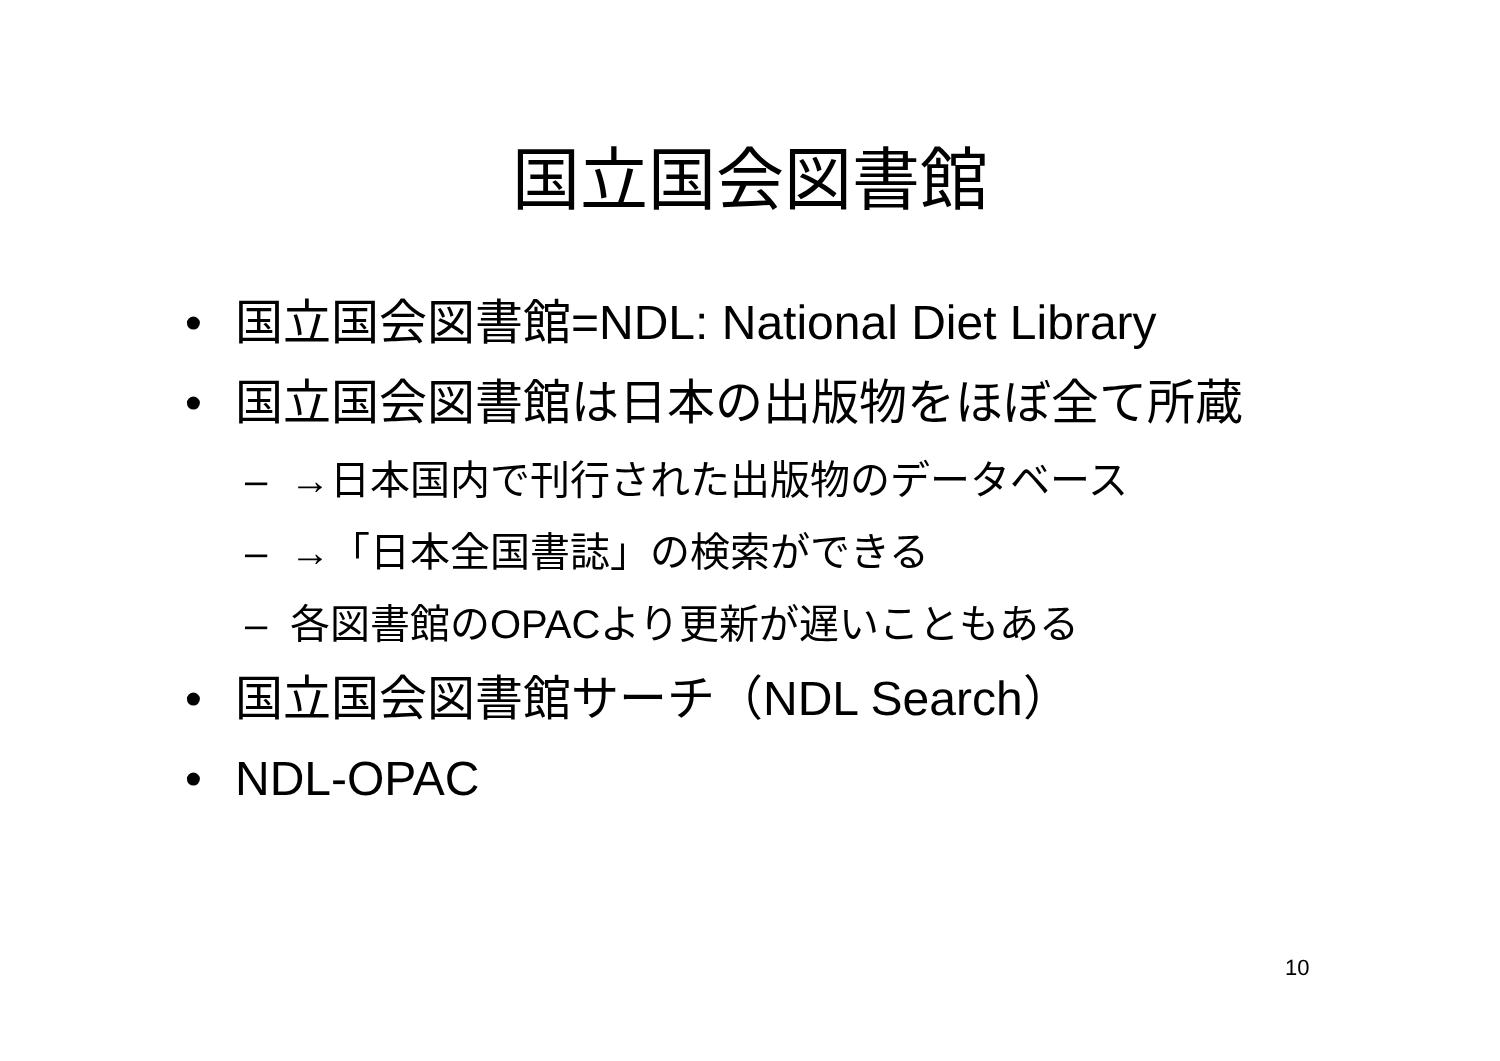国立国会図書館
• 国立国会図書館=NDL: National Diet Library
• 国立国会図書館は日本の出版物をほぼ全て所蔵
– →日本国内で刊行された出版物のデータベース
– →「日本全国書誌」の検索ができる
– 各図書館のOPACより更新が遅いこともある
• 国立国会図書館サーチ（NDL Search）
• NDL-OPAC
10